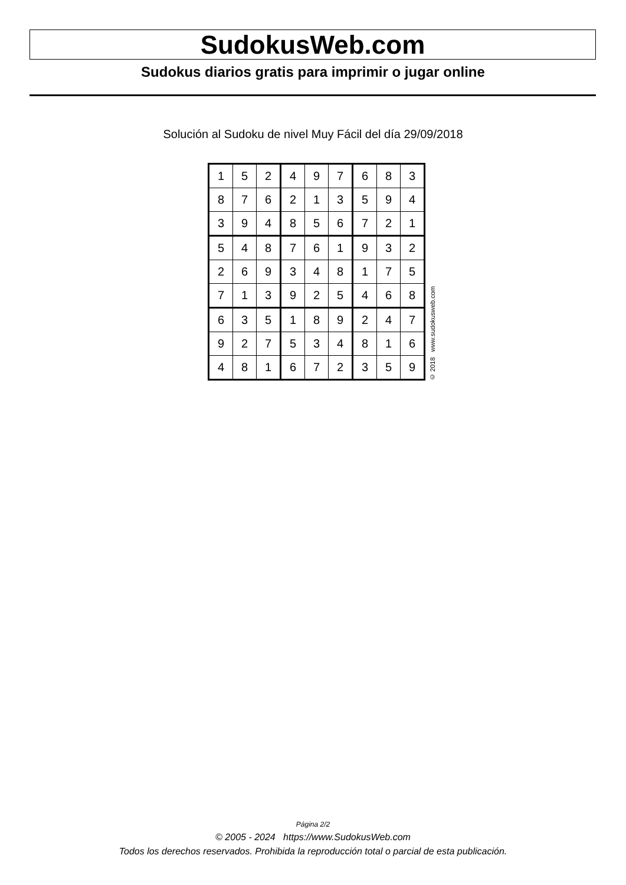SudokusWeb.com
Sudokus diarios gratis para imprimir o jugar online
Solución al Sudoku de nivel Muy Fácil del día 29/09/2018
| 1 | 5 | 2 | 4 | 9 | 7 | 6 | 8 | 3 |
| 8 | 7 | 6 | 2 | 1 | 3 | 5 | 9 | 4 |
| 3 | 9 | 4 | 8 | 5 | 6 | 7 | 2 | 1 |
| 5 | 4 | 8 | 7 | 6 | 1 | 9 | 3 | 2 |
| 2 | 6 | 9 | 3 | 4 | 8 | 1 | 7 | 5 |
| 7 | 1 | 3 | 9 | 2 | 5 | 4 | 6 | 8 |
| 6 | 3 | 5 | 1 | 8 | 9 | 2 | 4 | 7 |
| 9 | 2 | 7 | 5 | 3 | 4 | 8 | 1 | 6 |
| 4 | 8 | 1 | 6 | 7 | 2 | 3 | 5 | 9 |
© 2018 www.sudokusweb.com
Página 2/2
© 2005 - 2024 https://www.SudokusWeb.com
Todos los derechos reservados. Prohibida la reproducción total o parcial de esta publicación.